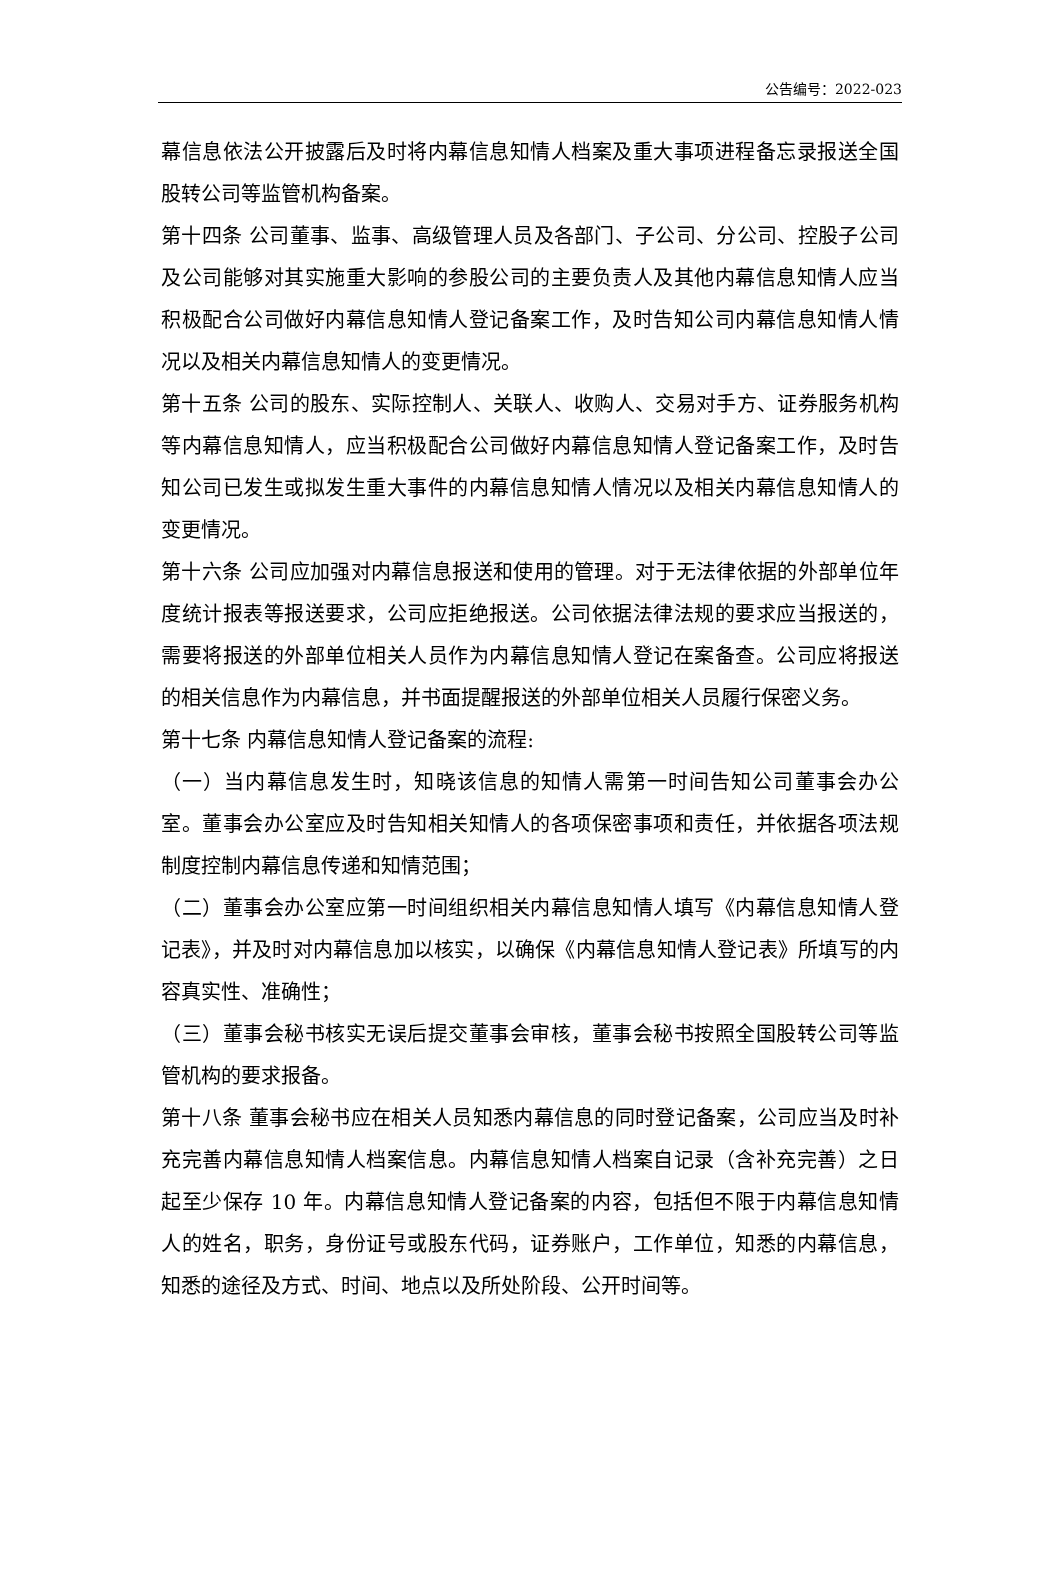公告编号：2022-023
幕信息依法公开披露后及时将内幕信息知情人档案及重大事项进程备忘录报送全国股转公司等监管机构备案。
第十四条 公司董事、监事、高级管理人员及各部门、子公司、分公司、控股子公司及公司能够对其实施重大影响的参股公司的主要负责人及其他内幕信息知情人应当积极配合公司做好内幕信息知情人登记备案工作，及时告知公司内幕信息知情人情况以及相关内幕信息知情人的变更情况。
第十五条 公司的股东、实际控制人、关联人、收购人、交易对手方、证券服务机构等内幕信息知情人，应当积极配合公司做好内幕信息知情人登记备案工作，及时告知公司已发生或拟发生重大事件的内幕信息知情人情况以及相关内幕信息知情人的变更情况。
第十六条 公司应加强对内幕信息报送和使用的管理。对于无法律依据的外部单位年度统计报表等报送要求，公司应拒绝报送。公司依据法律法规的要求应当报送的，需要将报送的外部单位相关人员作为内幕信息知情人登记在案备查。公司应将报送的相关信息作为内幕信息，并书面提醒报送的外部单位相关人员履行保密义务。
第十七条 内幕信息知情人登记备案的流程:
（一）当内幕信息发生时，知晓该信息的知情人需第一时间告知公司董事会办公室。董事会办公室应及时告知相关知情人的各项保密事项和责任，并依据各项法规制度控制内幕信息传递和知情范围；
（二）董事会办公室应第一时间组织相关内幕信息知情人填写《内幕信息知情人登记表》，并及时对内幕信息加以核实，以确保《内幕信息知情人登记表》所填写的内容真实性、准确性；
（三）董事会秘书核实无误后提交董事会审核，董事会秘书按照全国股转公司等监管机构的要求报备。
第十八条 董事会秘书应在相关人员知悉内幕信息的同时登记备案，公司应当及时补充完善内幕信息知情人档案信息。内幕信息知情人档案自记录（含补充完善）之日起至少保存 10 年。内幕信息知情人登记备案的内容，包括但不限于内幕信息知情人的姓名，职务，身份证号或股东代码，证券账户，工作单位，知悉的内幕信息，知悉的途径及方式、时间、地点以及所处阶段、公开时间等。